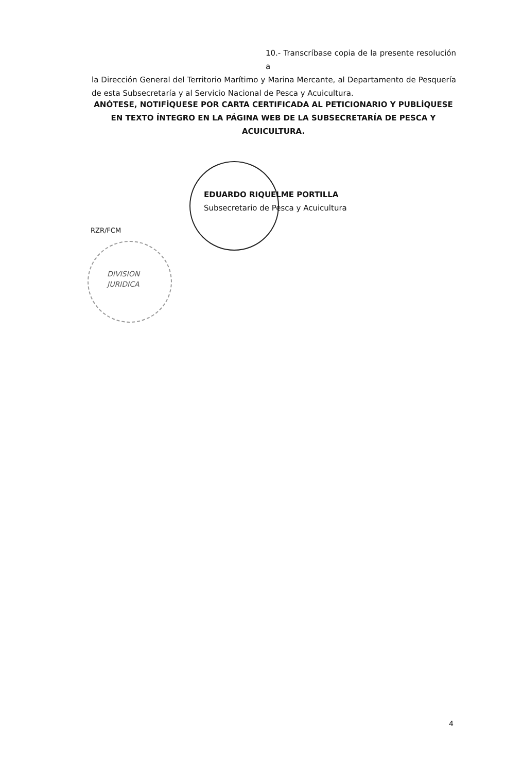10.- Transcríbase copia de la presente resolución a
la Dirección General del Territorio Marítimo y Marina Mercante, al Departamento de Pesquería de esta Subsecretaría y al Servicio Nacional de Pesca y Acuicultura.
ANÓTESE, NOTIFÍQUESE POR CARTA CERTIFICADA AL PETICIONARIO Y PUBLÍQUESE EN TEXTO ÍNTEGRO EN LA PÁGINA WEB DE LA SUBSECRETARÍA DE PESCA Y ACUICULTURA.
EDUARDO RIQUELME PORTILLA
Subsecretario de Pesca y Acuicultura
RZR/FCM
DIVISION
JURIDICA
4